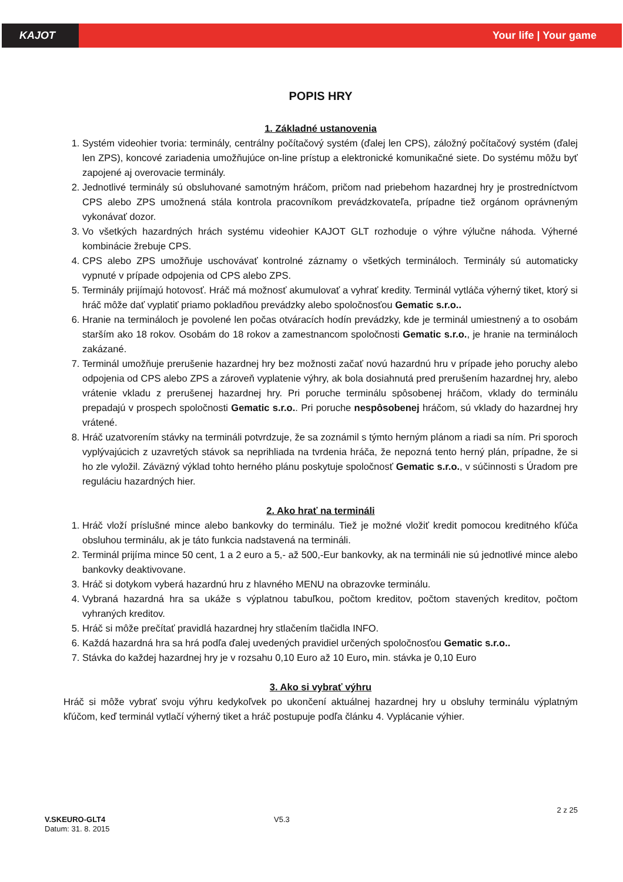KAJOT Your life | Your game
POPIS HRY
1. Základné ustanovenia
1. Systém videohier tvoria: terminály, centrálny počítačový systém (ďalej len CPS), záložný počítačový systém (ďalej len ZPS), koncové zariadenia umožňujúce on-line prístup a elektronické komunikačné siete. Do systému môžu byť zapojené aj overovacie terminály.
2. Jednotlivé terminály sú obsluhované samotným hráčom, pričom nad priebehom hazardnej hry je prostredníctvom CPS alebo ZPS umožnená stála kontrola pracovníkom prevádzkovateľa, prípadne tiež orgánom oprávneným vykonávať dozor.
3. Vo všetkých hazardných hrách systému videohier KAJOT GLT rozhoduje o výhre výlučne náhoda. Výherné kombinácie žrebuje CPS.
4. CPS alebo ZPS umožňuje uschovávať kontrolné záznamy o všetkých termináloch. Terminály sú automaticky vypnuté v prípade odpojenia od CPS alebo ZPS.
5. Terminály prijímajú hotovosť. Hráč má možnosť akumulovať a vyhrať kredity. Terminál vytláča výherný tiket, ktorý si hráč môže dať vyplatiť priamo pokladňou prevádzky alebo spoločnosťou Gematic s.r.o..
6. Hranie na termináloch je povolené len počas otváracích hodín prevádzky, kde je terminál umiestnený a to osobám starším ako 18 rokov. Osobám do 18 rokov a zamestnancom spoločnosti Gematic s.r.o., je hranie na termináloch zakázané.
7. Terminál umožňuje prerušenie hazardnej hry bez možnosti začať novú hazardnú hru v prípade jeho poruchy alebo odpojenia od CPS alebo ZPS a zároveň vyplatenie výhry, ak bola dosiahnutá pred prerušením hazardnej hry, alebo vrátenie vkladu z prerušenej hazardnej hry. Pri poruche terminálu spôsobenej hráčom, vklady do terminálu prepadajú v prospech spoločnosti Gematic s.r.o.. Pri poruche nespôsobenej hráčom, sú vklady do hazardnej hry vrátené.
8. Hráč uzatvorením stávky na termináli potvrdzuje, že sa zoznámil s týmto herným plánom a riadi sa ním. Pri sporoch vyplývajúcich z uzavretých stávok sa neprihliada na tvrdenia hráča, že nepozná tento herný plán, prípadne, že si ho zle vyložil. Záväzný výklad tohto herného plánu poskytuje spoločnosť Gematic s.r.o., v súčinnosti s Úradom pre reguláciu hazardných hier.
2. Ako hrať na termináli
1. Hráč vloží príslušné mince alebo bankovky do terminálu. Tiež je možné vložiť kredit pomocou kreditného kľúča obsluhou terminálu, ak je táto funkcia nadstavená na termináli.
2. Terminál prijíma mince 50 cent, 1 a 2 euro a 5,- až 500,-Eur bankovky, ak na termináli nie sú jednotlivé mince alebo bankovky deaktivovane.
3. Hráč si dotykom vyberá hazardnú hru z hlavného MENU na obrazovke terminálu.
4. Vybraná hazardná hra sa ukáže s výplatnou tabuľkou, počtom kreditov, počtom stavených kreditov, počtom vyhraných kreditov.
5. Hráč si môže prečítať pravidlá hazardnej hry stlačením tlačidla INFO.
6. Každá hazardná hra sa hrá podľa ďalej uvedených pravidiel určených spoločnosťou Gematic s.r.o..
7. Stávka do každej hazardnej hry je v rozsahu 0,10 Euro až 10 Euro, min. stávka je 0,10 Euro
3. Ako si vybrať výhru
Hráč si môže vybrať svoju výhru kedykoľvek po ukončení aktuálnej hazardnej hry u obsluhy terminálu výplatným kľúčom, keď terminál vytlačí výherný tiket a hráč postupuje podľa článku 4. Vyplácanie výhier.
2 z 25
V.SKEURO-GLT4 V5.3
Datum: 31. 8. 2015